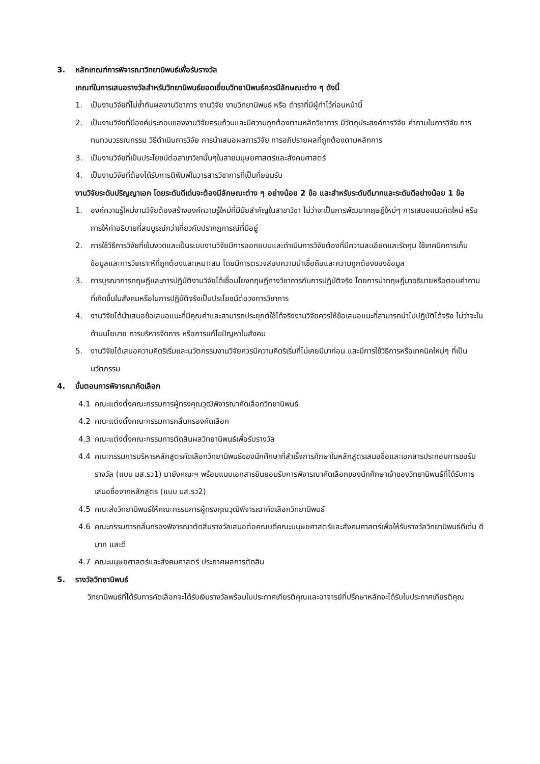3. หลักเกณฑ์การพิจารณาวิทยานิพนธ์เพื่อรับรางวัล
เกณฑ์ในการเสนอรางวัลสำหรับวิทยานิพนธ์ยอดเยี่ยมวิทยานิพนธ์ควรมีลักษณะต่าง ๆ ดังนี้
1. เป็นงานวิจัยที่ไม่ซ้ำกับผลงานวิชาการ งานวิจัย งานวิทยานิพนธ์ หรือ ตำราที่มีผู้ทำไว้ก่อนหน้านี้
2. เป็นงานวิจัยที่มีองค์ประกอบของงานวิจัยครบถ้วนและมีความถูกต้องตามหลักวิชาการ มีวัตถุประสงค์การวิจัย คำถามในการวิจัย การทบทวนวรรณกรรม วิธีดำเนินการวิจัย การนำเสนอผลการวิจัย การอภิปรายผลที่ถูกต้องตามหลักการ
3. เป็นงานวิจัยที่เป็นประโยชน์ต่อสาขาวิชานั้นๆในสายมนุษยศาสตร์และสังคมศาสตร์
4. เป็นงานวิจัยที่ต้องได้รับการตีพิมพ์ในวารสารวิชาการที่เป็นที่ยอมรับ
งานวิจัยระดับปริญญาเอก โดยระดับดีเด่นจะต้องมีลักษณะต่าง ๆ อย่างน้อย 2 ข้อ และสำหรับระดับดีมากและระดับดีอย่างน้อย 1 ข้อ
1. องค์ความรู้ใหม่งานวิจัยต้องสร้างองค์ความรู้ใหม่ที่มีนัยสำคัญในสาขาวิชา ไม่ว่าจะเป็นการพัฒนาทฤษฎีใหม่ๆ การเสนอแนวคิดใหม่ หรือการให้คำอธิบายที่สมบูรณ์กว่าเกี่ยวกับปรากฏการณ์ที่มีอยู่
2. การใช้วิธีการวิจัยที่เข้มงวดและเป็นระบบงานวิจัยมีการออกแบบและดำเนินการวิจัยต้องที่มีความละเอียดและรัดกุม ใช้เทคนิคการเก็บข้อมูลและการวิเคราะห์ที่ถูกต้องและเหมาะสม โดยมีการตรวจสอบความน่าเชื่อถือและความถูกต้องของข้อมูล
3. การบูรณาการทฤษฎีและการปฏิบัติงานวิจัยได้เชื่อมโยงทฤษฎีทางวิชาการกับการปฏิบัติจริง โดยการนำทฤษฎีมาอธิบายหรือตอบคำถามที่เกิดขึ้นในสังคมหรือในการปฏิบัติจริงเป็นประโยชน์ต่อวงการวิชาการ
4. งานวิจัยได้นำเสนอข้อเสนอแนะที่มีคุณค่าและสามารถประยุกต์ใช้ได้จริงงานวิจัยควรให้ข้อเสนอแนะที่สามารถนำไปปฏิบัติได้จริง ไม่ว่าจะในด้านนโยบาย การบริหารจัดการ หรือการแก้ไขปัญหาในสังคม
5. งานวิจัยได้เสนอความคิดริเริ่มและนวัตกรรมงานวิจัยควรมีความคิดริเริ่มที่ไม่เคยมีมาก่อน และมีการใช้วิธีการหรือเทคนิคใหม่ๆ ที่เป็นนวัตกรรม
4. ขั้นตอนการพิจารณาคัดเลือก
4.1 คณะแต่งตั้งคณะกรรมการผู้ทรงคุณวุฒิพิจารณาคัดเลือกวิทยานิพนธ์
4.2 คณะแต่งตั้งคณะกรรมการกลั่นกรองคัดเลือก
4.3 คณะแต่งตั้งคณะกรรมการตัดสินผลวิทยานิพนธ์เพื่อรับรางวัล
4.4 คณะกรรมการบริหารหลักสูตรคัดเลือกวิทยานิพนธ์ของนักศึกษาที่สำเร็จการศึกษาในหลักสูตรเสนอชื่อและเอกสารประกอบการขอรับรางวัล (แบบ มส.รว1) มายังคณะฯ พร้อมแนบเอกสารยินยอมรับการพิจารณาคัดเลือกของนักศึกษาเจ้าของวิทยานิพนธ์ที่ได้รับการเสนอชื่อจากหลักสูตร (แบบ มส.รว2)
4.5 คณะส่งวิทยานิพนธ์ให้คณะกรรมการผู้ทรงคุณวุฒิพิจารณาคัดเลือกวิทยานิพนธ์
4.6 คณะกรรมการกลั่นกรองพิจารณาตัดสินรางวัลเสนอต่อคณบดีคณะมนุษยศาสตร์และสังคมศาสตร์เพื่อให้รับรางวัลวิทยานิพนธ์ดีเด่น ดีมาก และดี
4.7 คณะมนุษยศาสตร์และสังคมศาสตร์ ประกาศผลการตัดสิน
5. รางวัลวิทยานิพนธ์
วิทยานิพนธ์ที่ได้รับการคัดเลือกจะได้รับเงินรางวัลพร้อมใบประกาศเกียรติคุณและอาจารย์ที่ปรึกษาหลักจะได้รับใบประกาศเกียรติคุณ